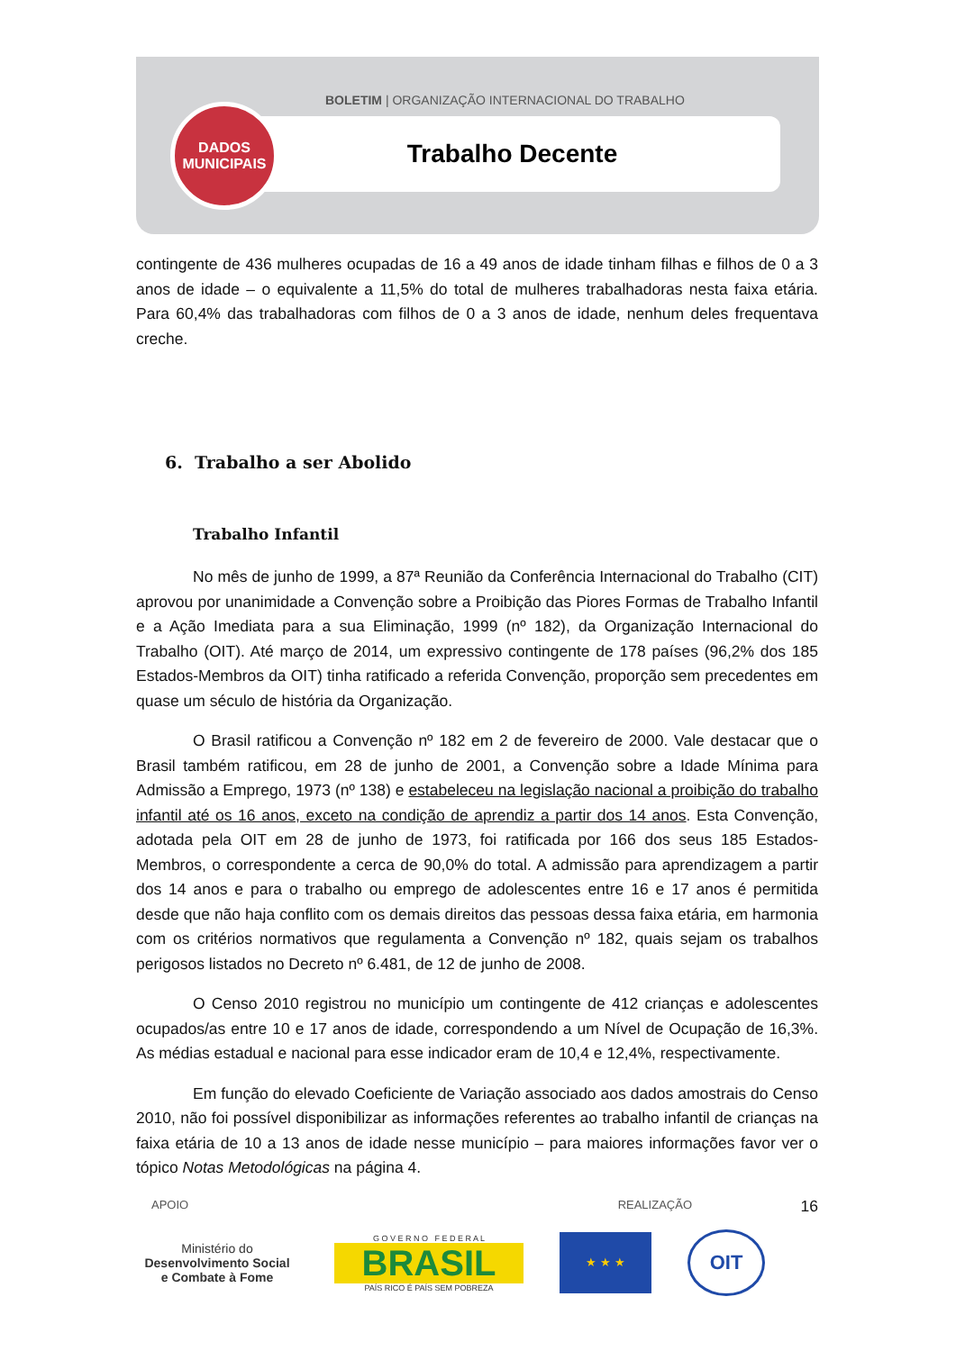BOLETIM | ORGANIZAÇÃO INTERNACIONAL DO TRABALHO
Trabalho Decente
DADOS
MUNICIPAIS
contingente de 436 mulheres ocupadas de 16 a 49 anos de idade tinham filhas e filhos de 0 a 3 anos de idade – o equivalente a 11,5% do total de mulheres trabalhadoras nesta faixa etária. Para 60,4% das trabalhadoras com filhos de 0 a 3 anos de idade, nenhum deles frequentava creche.
6. Trabalho a ser Abolido
Trabalho Infantil
No mês de junho de 1999, a 87ª Reunião da Conferência Internacional do Trabalho (CIT) aprovou por unanimidade a Convenção sobre a Proibição das Piores Formas de Trabalho Infantil e a Ação Imediata para a sua Eliminação, 1999 (nº 182), da Organização Internacional do Trabalho (OIT). Até março de 2014, um expressivo contingente de 178 países (96,2% dos 185 Estados-Membros da OIT) tinha ratificado a referida Convenção, proporção sem precedentes em quase um século de história da Organização.
O Brasil ratificou a Convenção nº 182 em 2 de fevereiro de 2000. Vale destacar que o Brasil também ratificou, em 28 de junho de 2001, a Convenção sobre a Idade Mínima para Admissão a Emprego, 1973 (nº 138) e estabeleceu na legislação nacional a proibição do trabalho infantil até os 16 anos, exceto na condição de aprendiz a partir dos 14 anos. Esta Convenção, adotada pela OIT em 28 de junho de 1973, foi ratificada por 166 dos seus 185 Estados-Membros, o correspondente a cerca de 90,0% do total. A admissão para aprendizagem a partir dos 14 anos e para o trabalho ou emprego de adolescentes entre 16 e 17 anos é permitida desde que não haja conflito com os demais direitos das pessoas dessa faixa etária, em harmonia com os critérios normativos que regulamenta a Convenção nº 182, quais sejam os trabalhos perigosos listados no Decreto nº 6.481, de 12 de junho de 2008.
O Censo 2010 registrou no município um contingente de 412 crianças e adolescentes ocupados/as entre 10 e 17 anos de idade, correspondendo a um Nível de Ocupação de 16,3%. As médias estadual e nacional para esse indicador eram de 10,4 e 12,4%, respectivamente.
Em função do elevado Coeficiente de Variação associado aos dados amostrais do Censo 2010, não foi possível disponibilizar as informações referentes ao trabalho infantil de crianças na faixa etária de 10 a 13 anos de idade nesse município – para maiores informações favor ver o tópico Notas Metodológicas na página 4.
16
APOIO REALIZAÇÃO
Ministério do
Desenvolvimento Social
e Combate à Fome
G O V E R N O F E D E R A L
BRASIL
PAÍS RICO É PAÍS SEM POBREZA
★ ★ ★
OIT